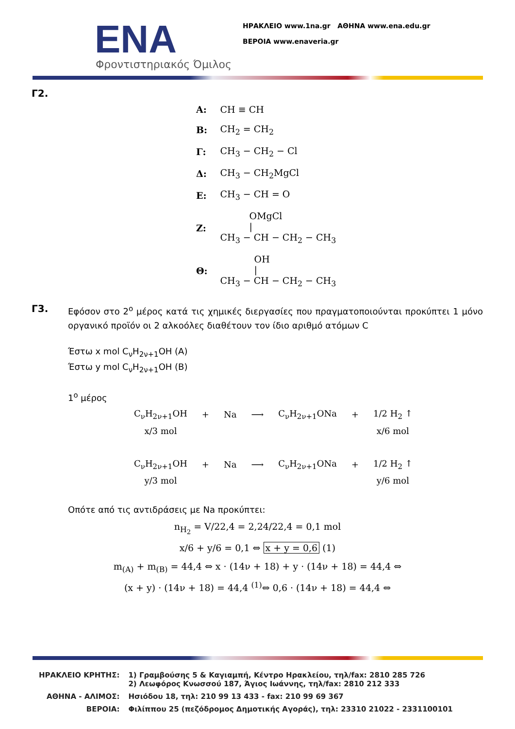ΕΝΑ
Φροντιστηριακός Όμιλος
ΗΡΑΚΛΕΙΟ www.1na.gr ΑΘΗΝΑ www.ena.edu.gr
ΒΕΡΟΙΑ www.enaveria.gr
Γ2.
| Α: | CH ≡ CH |
| Β: | CH<sub>2</sub> = CH<sub>2</sub> |
| Γ: | CH<sub>3</sub> − CH<sub>2</sub> − Cl |
| Δ: | CH<sub>3</sub> − CH<sub>2</sub>MgCl |
| Ε: | CH<sub>3</sub> − CH = O |
| Ζ: | OMgCl / CH<sub>3</sub> − CH − CH<sub>2</sub> − CH<sub>3</sub> |
| Θ: | OH / CH<sub>3</sub> − CH − CH<sub>2</sub> − CH<sub>3</sub> |
Γ3.
Εφόσον στο 2<sup>ο</sup> μέρος κατά τις χημικές διεργασίες που πραγματοποιούνται προκύπτει 1 μόνο οργανικό προϊόν οι 2 αλκοόλες διαθέτουν τον ίδιο αριθμό ατόμων C
Έστω x mol C<sub>ν</sub>H<sub>2ν+1</sub>OH (A)
Έστω y mol C<sub>ν</sub>H<sub>2ν+1</sub>OH (B)
1<sup>ο</sup> μέρος
| C<sub>ν</sub>H<sub>2ν+1</sub>OH | + | Na | ⟶ | C<sub>ν</sub>H<sub>2ν+1</sub>ONa | + | 1/2 H<sub>2</sub> ↑ |
| x/3 mol | | | | | | x/6 mol |
| C<sub>ν</sub>H<sub>2ν+1</sub>OH | + | Na | ⟶ | C<sub>ν</sub>H<sub>2ν+1</sub>ONa | + | 1/2 H<sub>2</sub> ↑ |
| y/3 mol | | | | | | y/6 mol |
Οπότε από τις αντιδράσεις με Na προκύπτει:
n<sub>H<sub>2</sub></sub> = V/22,4 = 2,24/22,4 = 0,1 mol
x/6 + y/6 = 0,1 ⇔ x + y = 0,6 (1)
m<sub>(A)</sub> + m<sub>(B)</sub> = 44,4 ⇔ x · (14ν + 18) + y · (14ν + 18) = 44,4 ⇔
(x + y) · (14ν + 18) = 44,4 <sup>(1)</sup>⇔ 0,6 · (14ν + 18) = 44,4 ⇔
| ΗΡΑΚΛΕΙΟ ΚΡΗΤΗΣ: | 1) Γραμβούσης 5 & Καγιαμπή, Κέντρο Ηρακλείου, τηλ/fax: 2810 285 726 2) Λεωφόρος Κνωσσού 187, Άγιος Ιωάννης, τηλ/fax: 2810 212 333 |
| ΑΘΗΝΑ - ΑΛΙΜΟΣ: | Ησιόδου 18, τηλ: 210 99 13 433 - fax: 210 99 69 367 |
| ΒΕΡΟΙΑ: | Φιλίππου 25 (πεζόδρομος Δημοτικής Αγοράς), τηλ: 23310 21022 - 2331100101 |